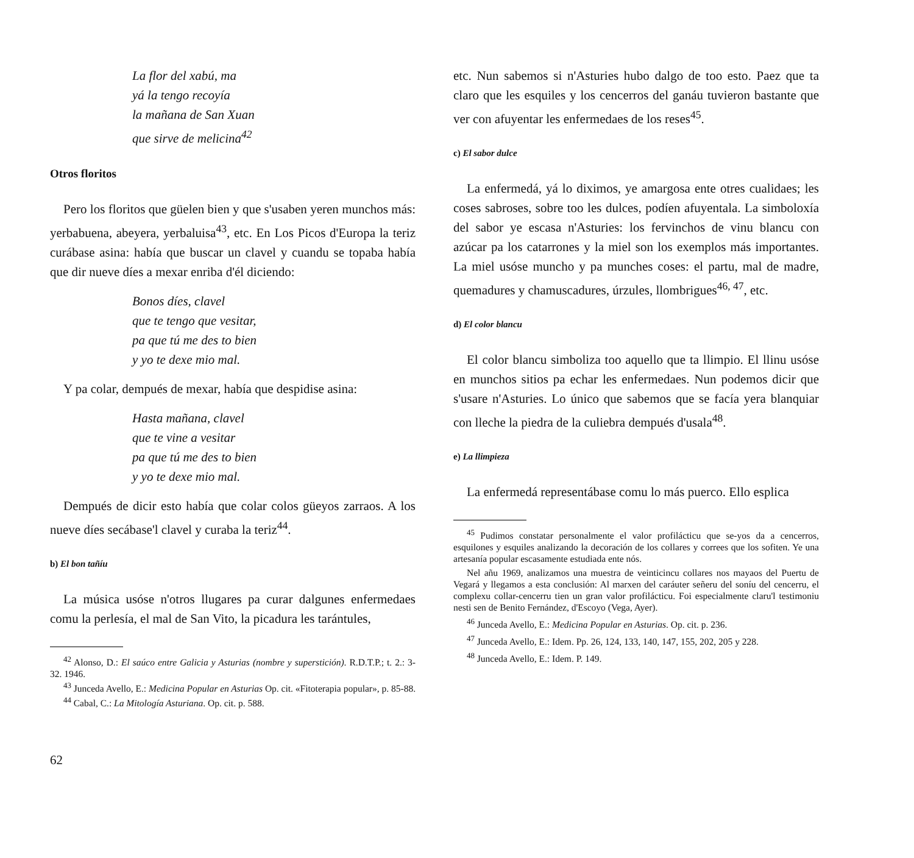La flor del xabú, ma
yá la tengo recoyía
la mañana de San Xuan
que sirve de melicina<sup>42</sup>
Otros floritos
Pero los floritos que güelen bien y que s'usaben yeren munchos más: yerbabuena, abeyera, yerbaluisa<sup>43</sup>, etc. En Los Picos d'Europa la teriz curábase asina: había que buscar un clavel y cuandu se topaba había que dir nueve díes a mexar enriba d'él diciendo:
Bonos díes, clavel
que te tengo que vesitar,
pa que tú me des to bien
y yo te dexe mio mal.
Y pa colar, dempués de mexar, había que despidise asina:
Hasta mañana, clavel
que te vine a vesitar
pa que tú me des to bien
y yo te dexe mio mal.
Dempués de dicir esto había que colar colos güeyos zarraos. A los nueve díes secábase'l clavel y curaba la teriz<sup>44</sup>.
b) El bon tañíu
La música usóse n'otros llugares pa curar dalgunes enfermedaes comu la perlesía, el mal de San Vito, la picadura les tarántules,
<sup>42</sup> Alonso, D.: El saúco entre Galicia y Asturias (nombre y superstición). R.D.T.P.; t. 2.: 3-32. 1946.
<sup>43</sup> Junceda Avello, E.: Medicina Popular en Asturias Op. cit. «Fitoterapia popular», p. 85-88.
<sup>44</sup> Cabal, C.: La Mitología Asturiana. Op. cit. p. 588.
62
etc. Nun sabemos si n'Asturies hubo dalgo de too esto. Paez que ta claro que les esquiles y los cencerros del ganáu tuvieron bastante que ver con afuyentar les enfermedaes de los reses<sup>45</sup>.
c) El sabor dulce
La enfermedá, yá lo diximos, ye amargosa ente otres cualidaes; les coses sabroses, sobre too les dulces, podíen afuyentala. La simboloxía del sabor ye escasa n'Asturies: los fervinchos de vinu blancu con azúcar pa los catarrones y la miel son los exemplos más importantes. La miel usóse muncho y pa munches coses: el partu, mal de madre, quemadures y chamuscadures, úrzules, llombrigues<sup>46, 47</sup>, etc.
d) El color blancu
El color blancu simboliza too aquello que ta llimpio. El llinu usóse en munchos sitios pa echar les enfermedaes. Nun podemos dicir que s'usare n'Asturies. Lo único que sabemos que se facía yera blanquiar con lleche la piedra de la culiebra dempués d'usala<sup>48</sup>.
e) La llimpieza
La enfermedá representábase comu lo más puerco. Ello esplica
<sup>45</sup> Pudimos constatar personalmente el valor profilácticu que se-yos da a cencerros, esquilones y esquiles analizando la decoración de los collares y correes que los sofiten. Ye una artesanía popular escasamente estudiada ente nós.
Nel añu 1969, analizamos una muestra de veinticincu collares nos mayaos del Puertu de Vegará y llegamos a esta conclusión: Al marxen del caráuter señeru del soníu del cencerru, el complexu collar-cencerru tien un gran valor profilácticu. Foi especialmente claru'l testimoniu nesti sen de Benito Fernández, d'Escoyo (Vega, Ayer).
<sup>46</sup> Junceda Avello, E.: Medicina Popular en Asturias. Op. cit. p. 236.
<sup>47</sup> Junceda Avello, E.: Idem. Pp. 26, 124, 133, 140, 147, 155, 202, 205 y 228.
<sup>48</sup> Junceda Avello, E.: Idem. P. 149.